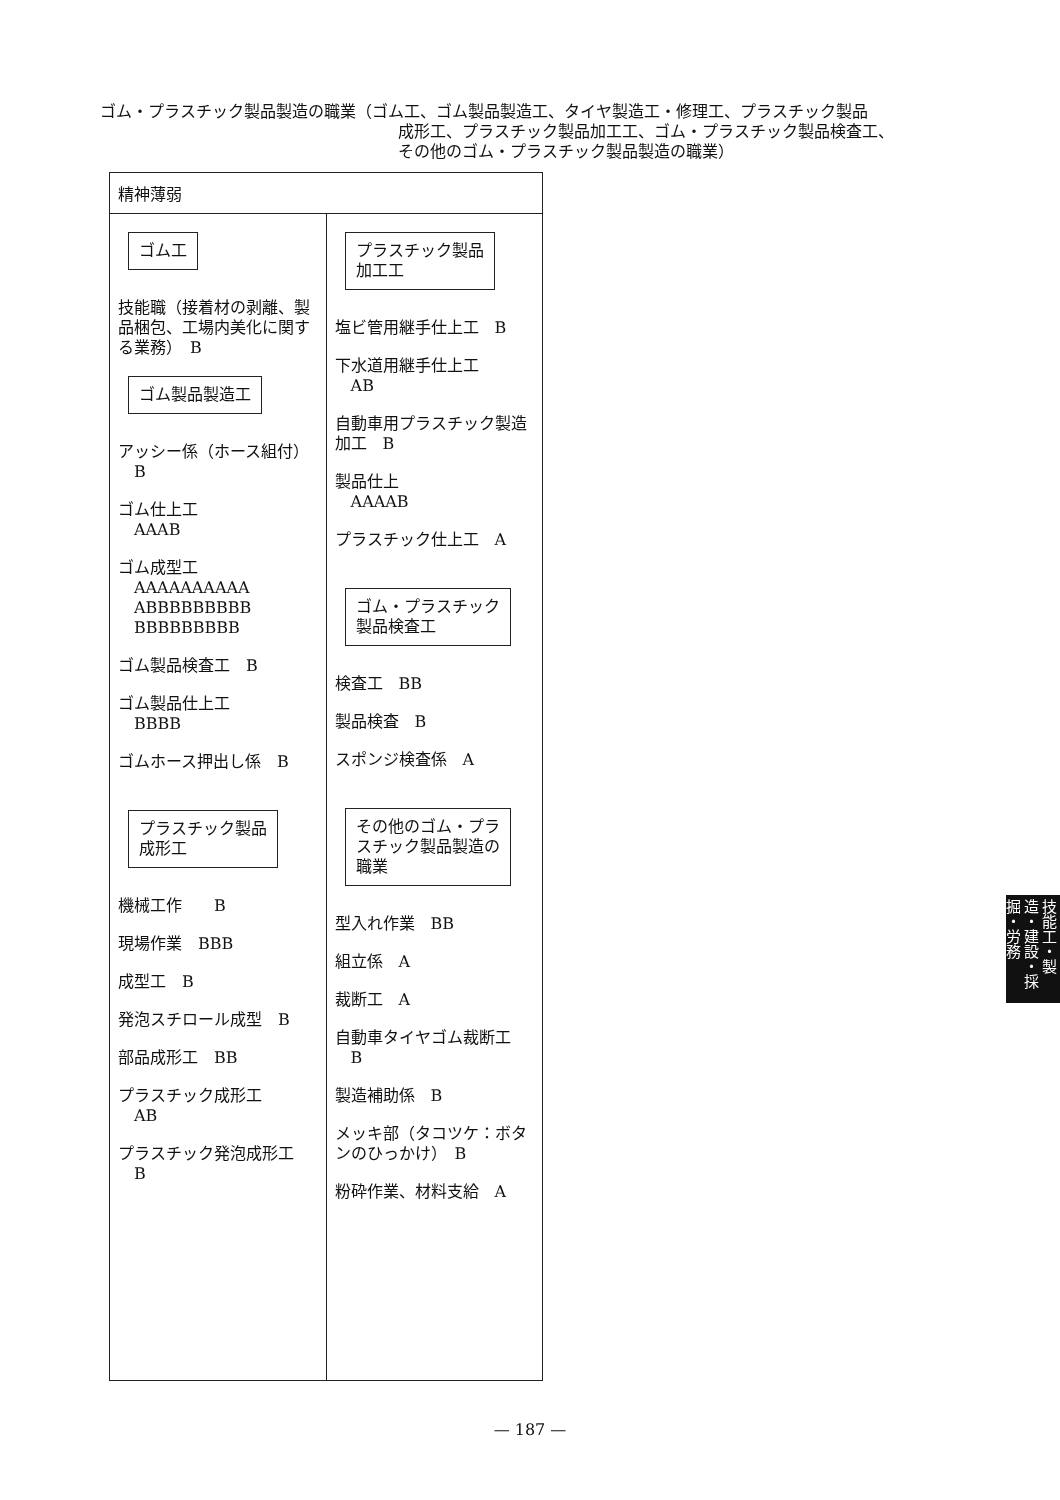ゴム・プラスチック製品製造の職業（ゴム工、ゴム製品製造工、タイヤ製造工・修理工、プラスチック製品
成形工、プラスチック製品加工工、ゴム・プラスチック製品検査工、
その他のゴム・プラスチック製品製造の職業）
| 精神薄弱 | |
| --- | --- |
| ゴム工 技能職（接着材の剥離、製品梱包、工場内美化に関する業務） B ゴム製品製造工 アッシー係（ホース組付） B ゴム仕上工 AAAB ゴム成型工 AAAAAAAAAA ABBBBBBBBB BBBBBBBBB ゴム製品検査工 B ゴム製品仕上工 BBBB ゴムホース押出し係 B プラスチック製品 成形工 機械工作 B 現場作業 BBB 成型工 B 発泡スチロール成型 B 部品成形工 BB プラスチック成形工 AB プラスチック発泡成形工 B | プラスチック製品 加工工 塩ビ管用継手仕上工 B 下水道用継手仕上工 AB 自動車用プラスチック製造加工 B 製品仕上 AAAAB プラスチック仕上工 A ゴム・プラスチック 製品検査工 検査工 BB 製品検査 B スポンジ検査係 A その他のゴム・プラ スチック製品製造の 職業 型入れ作業 BB 組立係 A 裁断工 A 自動車タイヤゴム裁断工 B 製造補助係 B メッキ部（タコツケ：ボタンのひっかけ） B 粉砕作業、材料支給 A |
技能工・製造・建設・採掘・労務
— 187 —